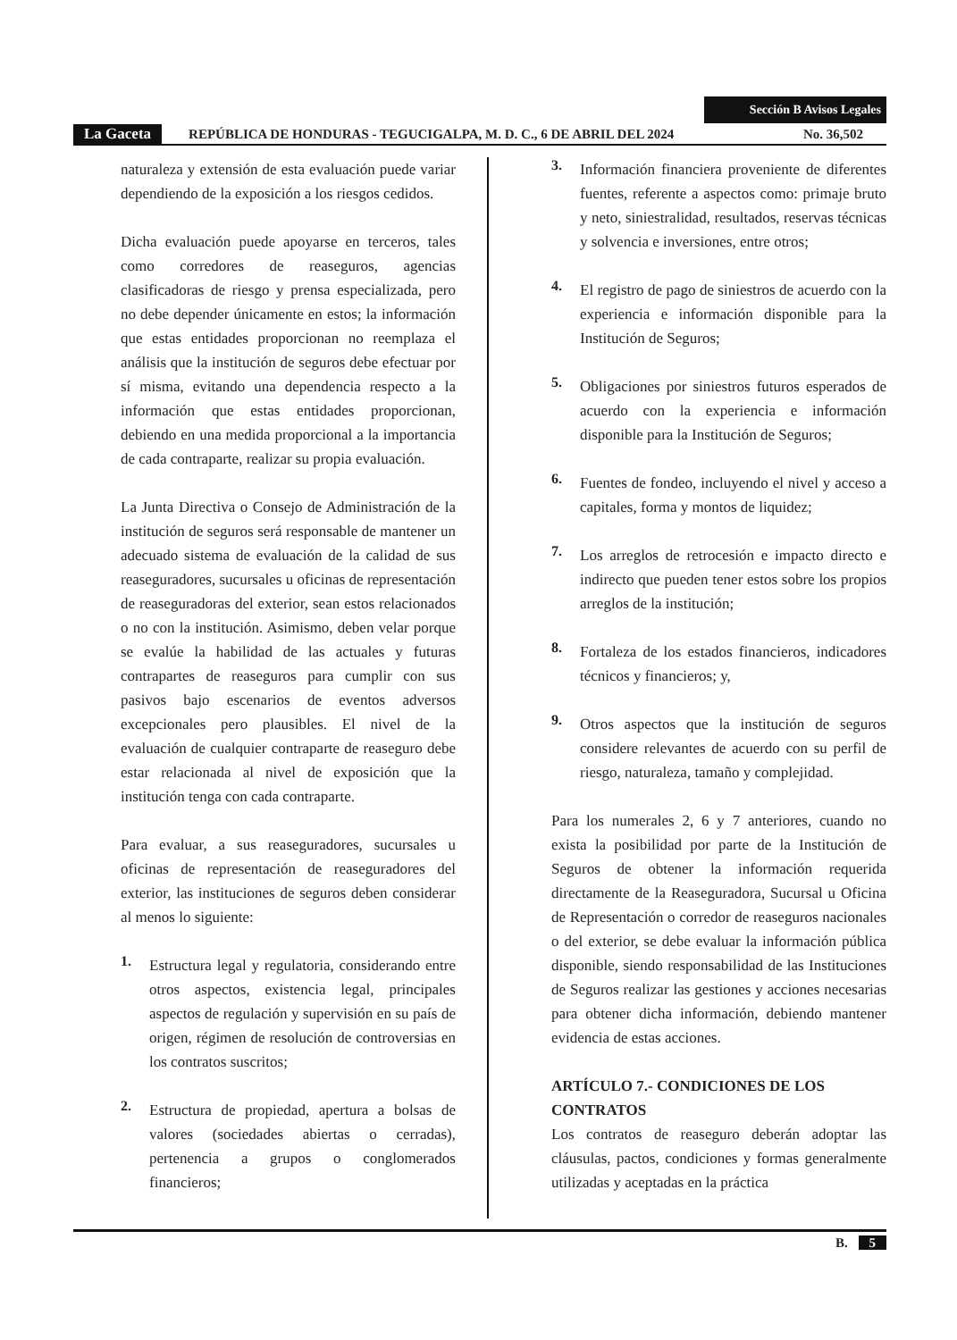Sección B Avisos Legales
La Gaceta REPÚBLICA DE HONDURAS - TEGUCIGALPA, M. D. C., 6 DE ABRIL DEL 2024 No. 36,502
naturaleza y extensión de esta evaluación puede variar dependiendo de la exposición a los riesgos cedidos.
Dicha evaluación puede apoyarse en terceros, tales como corredores de reaseguros, agencias clasificadoras de riesgo y prensa especializada, pero no debe depender únicamente en estos; la información que estas entidades proporcionan no reemplaza el análisis que la institución de seguros debe efectuar por sí misma, evitando una dependencia respecto a la información que estas entidades proporcionan, debiendo en una medida proporcional a la importancia de cada contraparte, realizar su propia evaluación.
La Junta Directiva o Consejo de Administración de la institución de seguros será responsable de mantener un adecuado sistema de evaluación de la calidad de sus reaseguradores, sucursales u oficinas de representación de reaseguradoras del exterior, sean estos relacionados o no con la institución. Asimismo, deben velar porque se evalúe la habilidad de las actuales y futuras contrapartes de reaseguros para cumplir con sus pasivos bajo escenarios de eventos adversos excepcionales pero plausibles. El nivel de la evaluación de cualquier contraparte de reaseguro debe estar relacionada al nivel de exposición que la institución tenga con cada contraparte.
Para evaluar, a sus reaseguradores, sucursales u oficinas de representación de reaseguradores del exterior, las instituciones de seguros deben considerar al menos lo siguiente:
1.
Estructura legal y regulatoria, considerando entre otros aspectos, existencia legal, principales aspectos de regulación y supervisión en su país de origen, régimen de resolución de controversias en los contratos suscritos;
2.
Estructura de propiedad, apertura a bolsas de valores (sociedades abiertas o cerradas), pertenencia a grupos o conglomerados financieros;
3.
Información financiera proveniente de diferentes fuentes, referente a aspectos como: primaje bruto y neto, siniestralidad, resultados, reservas técnicas y solvencia e inversiones, entre otros;
4.
El registro de pago de siniestros de acuerdo con la experiencia e información disponible para la Institución de Seguros;
5.
Obligaciones por siniestros futuros esperados de acuerdo con la experiencia e información disponible para la Institución de Seguros;
6.
Fuentes de fondeo, incluyendo el nivel y acceso a capitales, forma y montos de liquidez;
7.
Los arreglos de retrocesión e impacto directo e indirecto que pueden tener estos sobre los propios arreglos de la institución;
8.
Fortaleza de los estados financieros, indicadores técnicos y financieros; y,
9.
Otros aspectos que la institución de seguros considere relevantes de acuerdo con su perfil de riesgo, naturaleza, tamaño y complejidad.
Para los numerales 2, 6 y 7 anteriores, cuando no exista la posibilidad por parte de la Institución de Seguros de obtener la información requerida directamente de la Reaseguradora, Sucursal u Oficina de Representación o corredor de reaseguros nacionales o del exterior, se debe evaluar la información pública disponible, siendo responsabilidad de las Instituciones de Seguros realizar las gestiones y acciones necesarias para obtener dicha información, debiendo mantener evidencia de estas acciones.
ARTÍCULO 7.- CONDICIONES DE LOS CONTRATOS
Los contratos de reaseguro deberán adoptar las cláusulas, pactos, condiciones y formas generalmente utilizadas y aceptadas en la práctica
B. 5